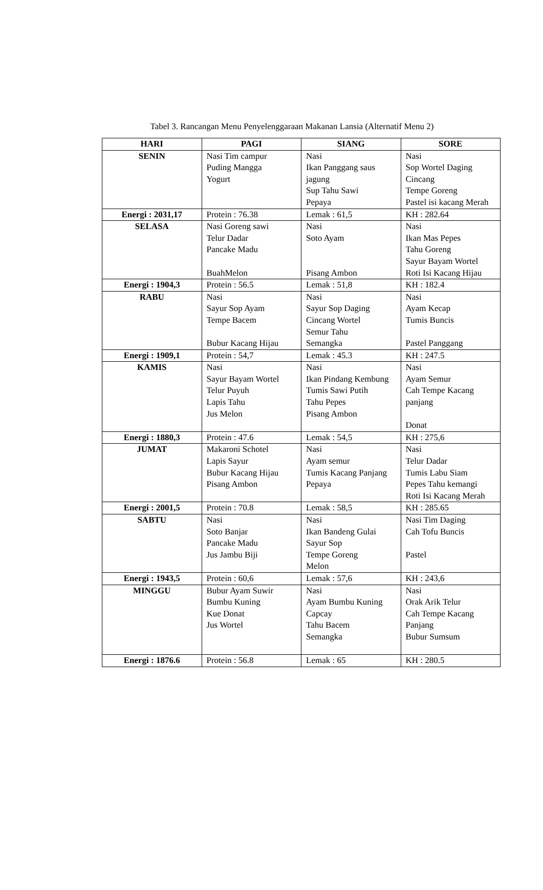Tabel 3. Rancangan Menu Penyelenggaraan Makanan Lansia (Alternatif Menu 2)
| HARI | PAGI | SIANG | SORE |
| --- | --- | --- | --- |
| SENIN | Nasi Tim campur Puding Mangga Yogurt | Nasi Ikan Panggang saus jagung Sup Tahu Sawi Pepaya | Nasi Sop Wortel Daging Cincang Tempe Goreng Pastel isi kacang Merah |
| Energi : 2031,17 | Protein : 76.38 | Lemak : 61,5 | KH : 282.64 |
| SELASA | Nasi Goreng sawi Telur Dadar Pancake Madu BuahMelon | Nasi Soto Ayam Pisang Ambon | Nasi Ikan Mas Pepes Tahu Goreng Sayur Bayam Wortel Roti Isi Kacang Hijau |
| Energi : 1904,3 | Protein : 56.5 | Lemak : 51,8 | KH : 182.4 |
| RABU | Nasi Sayur Sop Ayam Tempe Bacem Bubur Kacang Hijau | Nasi Sayur Sop Daging Cincang Wortel Semur Tahu Semangka | Nasi Ayam Kecap Tumis Buncis Pastel Panggang |
| Energi : 1909,1 | Protein : 54,7 | Lemak : 45.3 | KH : 247.5 |
| KAMIS | Nasi Sayur Bayam Wortel Telur Puyuh Lapis Tahu Jus Melon | Nasi Ikan Pindang Kembung Tumis Sawi Putih Tahu Pepes Pisang Ambon | Nasi Ayam Semur Cah Tempe Kacang panjang Donat |
| Energi : 1880,3 | Protein : 47.6 | Lemak : 54,5 | KH : 275,6 |
| JUMAT | Makaroni Schotel Lapis Sayur Bubur Kacang Hijau Pisang Ambon | Nasi Ayam semur Tumis Kacang Panjang Pepaya | Nasi Telur Dadar Tumis Labu Siam Pepes Tahu kemangi Roti Isi Kacang Merah |
| Energi : 2001,5 | Protein : 70.8 | Lemak : 58,5 | KH : 285.65 |
| SABTU | Nasi Soto Banjar Pancake Madu Jus Jambu Biji | Nasi Ikan Bandeng Gulai Sayur Sop Tempe Goreng Melon | Nasi Tim Daging Cah Tofu Buncis Pastel |
| Energi : 1943,5 | Protein : 60,6 | Lemak : 57,6 | KH : 243,6 |
| MINGGU | Bubur Ayam Suwir Bumbu Kuning Kue Donat Jus Wortel | Nasi Ayam Bumbu Kuning Capcay Tahu Bacem Semangka | Nasi Orak Arik Telur Cah Tempe Kacang Panjang Bubur Sumsum |
| Energi : 1876.6 | Protein : 56.8 | Lemak : 65 | KH : 280.5 |